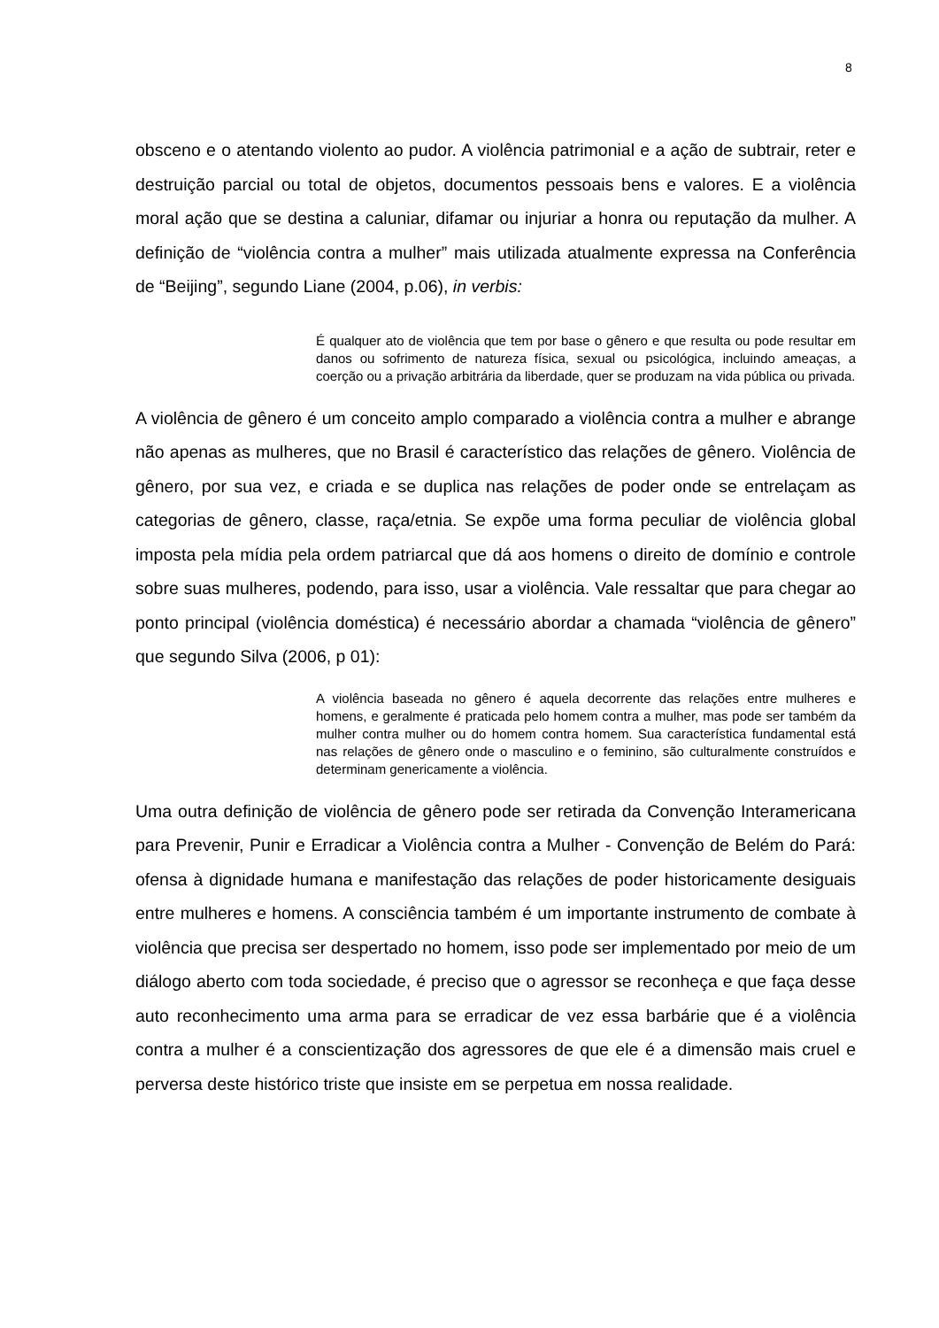8
obsceno e o atentando violento ao pudor. A violência patrimonial e a ação de subtrair, reter e destruição parcial ou total de objetos, documentos pessoais bens e valores. E a violência moral ação que se destina a caluniar, difamar ou injuriar a honra ou reputação da mulher. A definição de “violência contra a mulher” mais utilizada atualmente expressa na Conferência de “Beijing”, segundo Liane (2004, p.06), in verbis:
É qualquer ato de violência que tem por base o gênero e que resulta ou pode resultar em danos ou sofrimento de natureza física, sexual ou psicológica, incluindo ameaças, a coerção ou a privação arbitrária da liberdade, quer se produzam na vida pública ou privada.
A violência de gênero é um conceito amplo comparado a violência contra a mulher e abrange não apenas as mulheres, que no Brasil é característico das relações de gênero. Violência de gênero, por sua vez, e criada e se duplica nas relações de poder onde se entrelaçam as categorias de gênero, classe, raça/etnia. Se expõe uma forma peculiar de violência global imposta pela mídia pela ordem patriarcal que dá aos homens o direito de domínio e controle sobre suas mulheres, podendo, para isso, usar a violência. Vale ressaltar que para chegar ao ponto principal (violência doméstica) é necessário abordar a chamada “violência de gênero” que segundo Silva (2006, p 01):
A violência baseada no gênero é aquela decorrente das relações entre mulheres e homens, e geralmente é praticada pelo homem contra a mulher, mas pode ser também da mulher contra mulher ou do homem contra homem. Sua característica fundamental está nas relações de gênero onde o masculino e o feminino, são culturalmente construídos e determinam genericamente a violência.
Uma outra definição de violência de gênero pode ser retirada da Convenção Interamericana para Prevenir, Punir e Erradicar a Violência contra a Mulher - Convenção de Belém do Pará: ofensa à dignidade humana e manifestação das relações de poder historicamente desiguais entre mulheres e homens. A consciência também é um importante instrumento de combate à violência que precisa ser despertado no homem, isso pode ser implementado por meio de um diálogo aberto com toda sociedade, é preciso que o agressor se reconheça e que faça desse auto reconhecimento uma arma para se erradicar de vez essa barbárie que é a violência contra a mulher é a conscientização dos agressores de que ele é a dimensão mais cruel e perversa deste histórico triste que insiste em se perpetua em nossa realidade.